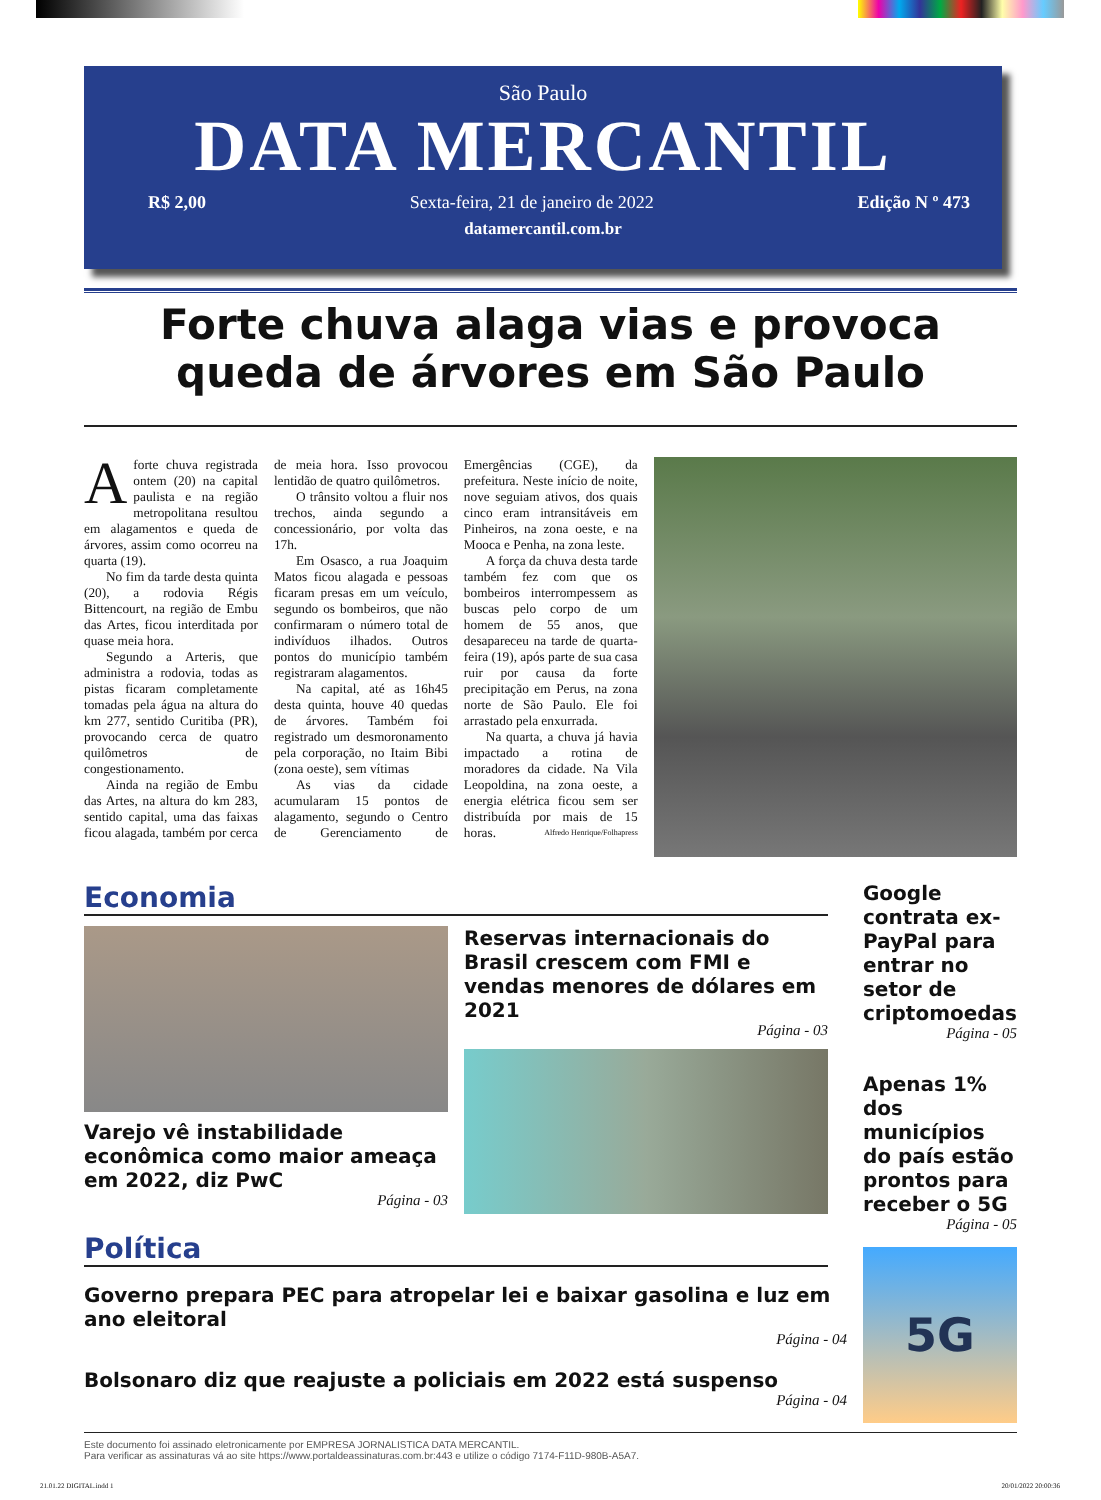São Paulo
DATA MERCANTIL
R$ 2,00 Sexta-feira, 21 de janeiro de 2022 Edição N º 473
datamercantil.com.br
Forte chuva alaga vias e provoca queda de árvores em São Paulo
A forte chuva registrada ontem (20) na capital paulista e na região metropolitana resultou em alagamentos e queda de árvores, assim como ocorreu na quarta (19).
No fim da tarde desta quinta (20), a rodovia Régis Bittencourt, na região de Embu das Artes, ficou interditada por quase meia hora.
Segundo a Arteris, que administra a rodovia, todas as pistas ficaram completamente tomadas pela água na altura do km 277, sentido Curitiba (PR), provocando cerca de quatro quilômetros de congestionamento.
Ainda na região de Embu das Artes, na altura do km 283, sentido capital, uma das faixas ficou alagada, também por cerca de meia hora. Isso provocou lentidão de quatro quilômetros.
O trânsito voltou a fluir nos trechos, ainda segundo a concessionário, por volta das 17h.
Em Osasco, a rua Joaquim Matos ficou alagada e pessoas ficaram presas em um veículo, segundo os bombeiros, que não confirmaram o número total de indivíduos ilhados. Outros pontos do município também registraram alagamentos.
Na capital, até as 16h45 desta quinta, houve 40 quedas de árvores. Também foi registrado um desmoronamento pela corporação, no Itaim Bibi (zona oeste), sem vítimas
As vias da cidade acumularam 15 pontos de alagamento, segundo o Centro de Gerenciamento de Emergências (CGE), da prefeitura. Neste início de noite, nove seguiam ativos, dos quais cinco eram intransitáveis em Pinheiros, na zona oeste, e na Mooca e Penha, na zona leste.
A força da chuva desta tarde também fez com que os bombeiros interrompessem as buscas pelo corpo de um homem de 55 anos, que desapareceu na tarde de quarta-feira (19), após parte de sua casa ruir por causa da forte precipitação em Perus, na zona norte de São Paulo. Ele foi arrastado pela enxurrada.
Na quarta, a chuva já havia impactado a rotina de moradores da cidade. Na Vila Leopoldina, na zona oeste, a energia elétrica ficou sem ser distribuída por mais de 15 horas. Alfredo Henrique/Folhapress
Economia
Varejo vê instabilidade econômica como maior ameaça em 2022, diz PwC
Página - 03
Reservas internacionais do Brasil crescem com FMI e vendas menores de dólares em 2021
Página - 03
Política
Governo prepara PEC para atropelar lei e baixar gasolina e luz em ano eleitoral
Página - 04
Bolsonaro diz que reajuste a policiais em 2022 está suspenso
Página - 04
Google contrata ex-PayPal para entrar no setor de criptomoedas
Página - 05
Apenas 1% dos municípios do país estão prontos para receber o 5G
Página - 05
5G
Este documento foi assinado eletronicamente por EMPRESA JORNALISTICA DATA MERCANTIL.
Para verificar as assinaturas vá ao site https://www.portaldeassinaturas.com.br:443 e utilize o código 7174-F11D-980B-A5A7.
21.01.22 DIGITAL.indd 1 20/01/2022 20:00:36